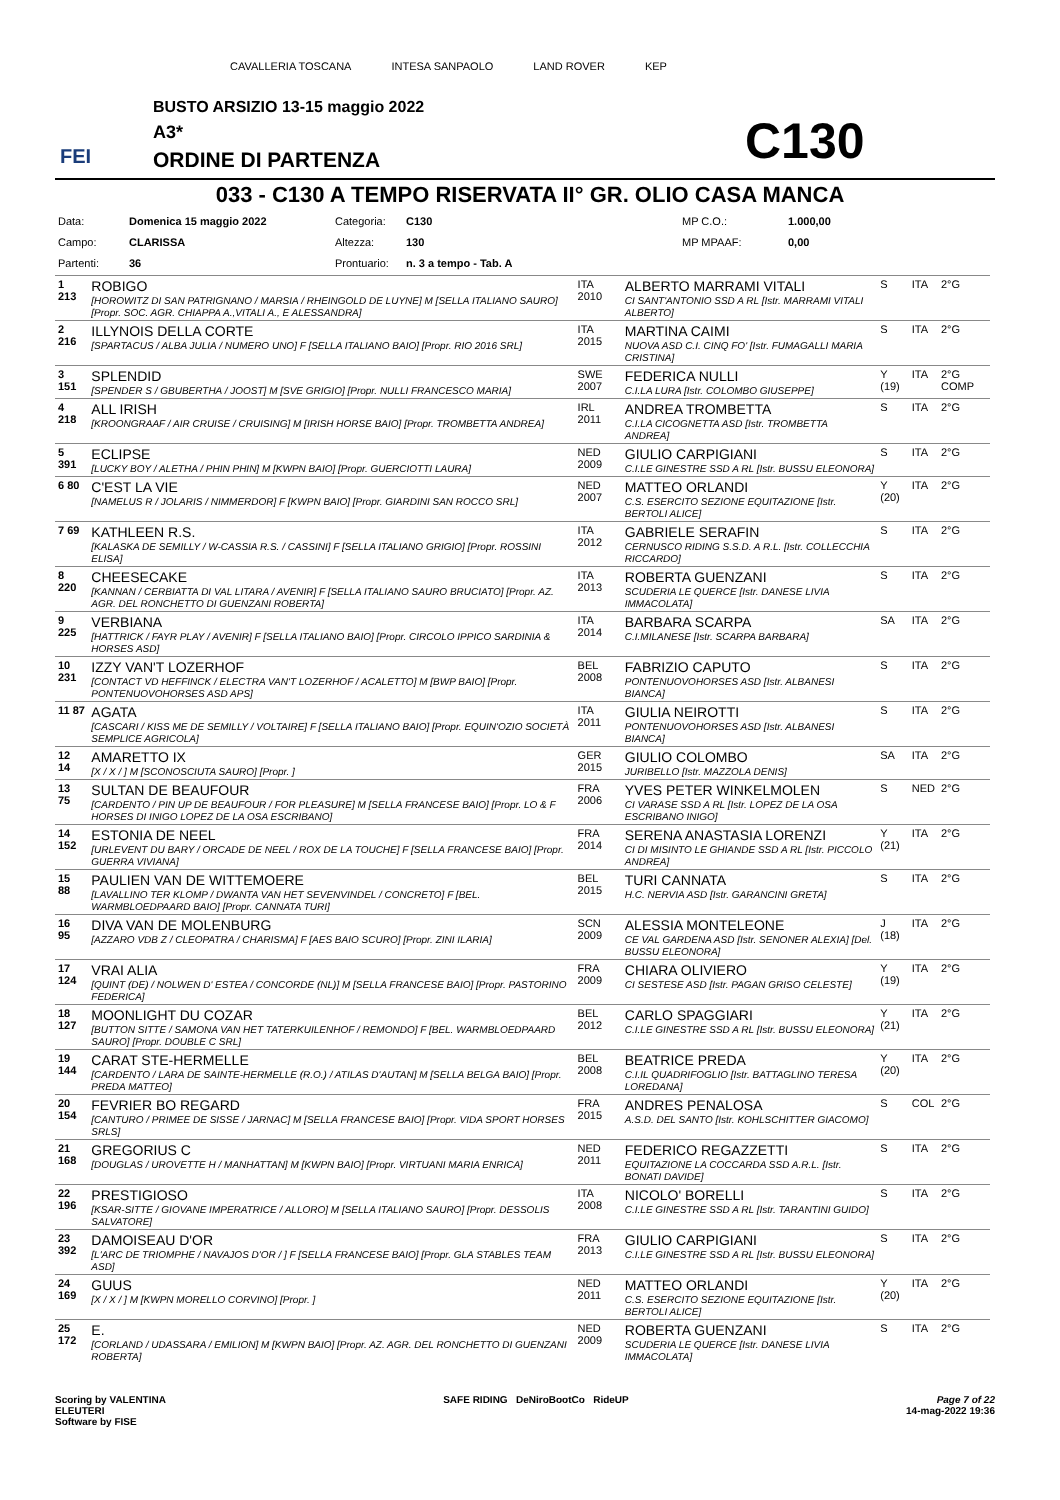CAVALLERIA TOSCANA INTESA SANPAOLO LAND ROVER KEP
BUSTO ARSIZIO 13-15 maggio 2022
A3*
ORDINE DI PARTENZA
FEI C130
033 - C130 A TEMPO RISERVATA II° GR. OLIO CASA MANCA
| Data: | Domenica 15 maggio 2022 | Categoria: | C130 | MP C.O.: | 1.000,00 |
| Campo: | CLARISSA | Altezza: | 130 | MP MPAAF: | 0,00 |
| Partenti: | 36 | Prontuario: | n. 3 a tempo - Tab. A | | |
| 1 213 | ROBIGO [HOROWITZ DI SAN PATRIGNANO / MARSIA / RHEINGOLD DE LUYNE] M [SELLA ITALIANO SAURO] [Propr. SOC. AGR. CHIAPPA A.,VITALI A., E ALESSANDRA] | ITA 2010 | ALBERTO MARRAMI VITALI CI SANT'ANTONIO SSD A RL [Istr. MARRAMI VITALI ALBERTO] | S | ITA | 2°G |
| 2 216 | ILLYNOIS DELLA CORTE [SPARTACUS / ALBA JULIA / NUMERO UNO] F [SELLA ITALIANO BAIO] [Propr. RIO 2016 SRL] | ITA 2015 | MARTINA CAIMI NUOVA ASD C.I. CINQ FO' [Istr. FUMAGALLI MARIA CRISTINA] | S | ITA | 2°G |
| 3 151 | SPLENDID [SPENDER S / GBUBERTHA / JOOST] M [SVE GRIGIO] [Propr. NULLI FRANCESCO MARIA] | SWE 2007 | FEDERICA NULLI C.I.LA LURA [Istr. COLOMBO GIUSEPPE] | Y (19) | ITA | 2°G COMP |
| 4 218 | ALL IRISH [KROONGRAAF / AIR CRUISE / CRUISING] M [IRISH HORSE BAIO] [Propr. TROMBETTA ANDREA] | IRL 2011 | ANDREA TROMBETTA C.I.LA CICOGNETTA ASD [Istr. TROMBETTA ANDREA] | S | ITA | 2°G |
| 5 391 | ECLIPSE [LUCKY BOY / ALETHA / PHIN PHIN] M [KWPN BAIO] [Propr. GUERCIOTTI LAURA] | NED 2009 | GIULIO CARPIGIANI C.I.LE GINESTRE SSD A RL [Istr. BUSSU ELEONORA] | S | ITA | 2°G |
| 6 80 | C'EST LA VIE [NAMELUS R / JOLARIS / NIMMERDOR] F [KWPN BAIO] [Propr. GIARDINI SAN ROCCO SRL] | NED 2007 | MATTEO ORLANDI C.S. ESERCITO SEZIONE EQUITAZIONE [Istr. BERTOLI ALICE] | Y (20) | ITA | 2°G |
| 7 69 | KATHLEEN R.S. [KALASKA DE SEMILLY / W-CASSIA R.S. / CASSINI] F [SELLA ITALIANO GRIGIO] [Propr. ROSSINI ELISA] | ITA 2012 | GABRIELE SERAFIN CERNUSCO RIDING S.S.D. A R.L. [Istr. COLLECCHIA RICCARDO] | S | ITA | 2°G |
| 8 220 | CHEESECAKE [KANNAN / CERBIATTA DI VAL LITARA / AVENIR] F [SELLA ITALIANO SAURO BRUCIATO] [Propr. AZ. AGR. DEL RONCHETTO DI GUENZANI ROBERTA] | ITA 2013 | ROBERTA GUENZANI SCUDERIA LE QUERCE [Istr. DANESE LIVIA IMMACOLATA] | S | ITA | 2°G |
| 9 225 | VERBIANA [HATTRICK / FAYR PLAY / AVENIR] F [SELLA ITALIANO BAIO] [Propr. CIRCOLO IPPICO SARDINIA & HORSES ASD] | ITA 2014 | BARBARA SCARPA C.I.MILANESE [Istr. SCARPA BARBARA] | SA | ITA | 2°G |
| 10 231 | IZZY VAN'T LOZERHOF [CONTACT VD HEFFINCK / ELECTRA VAN'T LOZERHOF / ACALETTO] M [BWP BAIO] [Propr. PONTENUOVOHORSES ASD APS] | BEL 2008 | FABRIZIO CAPUTO PONTENUOVOHORSES ASD [Istr. ALBANESI BIANCA] | S | ITA | 2°G |
| 11 87 | AGATA [CASCARI / KISS ME DE SEMILLY / VOLTAIRE] F [SELLA ITALIANO BAIO] [Propr. EQUIN'OZIO SOCIETÀ SEMPLICE AGRICOLA] | ITA 2011 | GIULIA NEIROTTI PONTENUOVOHORSES ASD [Istr. ALBANESI BIANCA] | S | ITA | 2°G |
| 12 14 | AMARETTO IX [X / X / ] M [SCONOSCIUTA SAURO] [Propr. ] | GER 2015 | GIULIO COLOMBO JURIBELLO [Istr. MAZZOLA DENIS] | SA | ITA | 2°G |
| 13 75 | SULTAN DE BEAUFOUR [CARDENTO / PIN UP DE BEAUFOUR / FOR PLEASURE] M [SELLA FRANCESE BAIO] [Propr. LO & F HORSES DI INIGO LOPEZ DE LA OSA ESCRIBANO] | FRA 2006 | YVES PETER WINKELMOLEN CI VARASE SSD A RL [Istr. LOPEZ DE LA OSA ESCRIBANO INIGO] | S | NED | 2°G |
| 14 152 | ESTONIA DE NEEL [URLEVENT DU BARY / ORCADE DE NEEL / ROX DE LA TOUCHE] F [SELLA FRANCESE BAIO] [Propr. GUERRA VIVIANA] | FRA 2014 | SERENA ANASTASIA LORENZI CI DI MISINTO LE GHIANDE SSD A RL [Istr. PICCOLO ANDREA] | Y (21) | ITA | 2°G |
| 15 88 | PAULIEN VAN DE WITTEMOERE [LAVALLINO TER KLOMP / DWANTA VAN HET SEVENVINDEL / CONCRETO] F [BEL. WARMBLOEDPAARD BAIO] [Propr. CANNATA TURI] | BEL 2015 | TURI CANNATA H.C. NERVIA ASD [Istr. GARANCINI GRETA] | S | ITA | 2°G |
| 16 95 | DIVA VAN DE MOLENBURG [AZZARO VDB Z / CLEOPATRA / CHARISMA] F [AES BAIO SCURO] [Propr. ZINI ILARIA] | SCN 2009 | ALESSIA MONTELEONE CE VAL GARDENA ASD [Istr. SENONER ALEXIA] [Del. BUSSU ELEONORA] | J (18) | ITA | 2°G |
| 17 124 | VRAI ALIA [QUINT (DE) / NOLWEN D' ESTEA / CONCORDE (NL)] M [SELLA FRANCESE BAIO] [Propr. PASTORINO FEDERICA] | FRA 2009 | CHIARA OLIVIERO CI SESTESE ASD [Istr. PAGAN GRISO CELESTE] | Y (19) | ITA | 2°G |
| 18 127 | MOONLIGHT DU COZAR [BUTTON SITTE / SAMONA VAN HET TATERKUILENHOF / REMONDO] F [BEL. WARMBLOEDPAARD SAURO] [Propr. DOUBLE C SRL] | BEL 2012 | CARLO SPAGGIARI C.I.LE GINESTRE SSD A RL [Istr. BUSSU ELEONORA] | Y (21) | ITA | 2°G |
| 19 144 | CARAT STE-HERMELLE [CARDENTO / LARA DE SAINTE-HERMELLE (R.O.) / ATILAS D'AUTAN] M [SELLA BELGA BAIO] [Propr. PREDA MATTEO] | BEL 2008 | BEATRICE PREDA C.I.IL QUADRIFOGLIO [Istr. BATTAGLINO TERESA LOREDANA] | Y (20) | ITA | 2°G |
| 20 154 | FEVRIER BO REGARD [CANTURO / PRIMEE DE SISSE / JARNAC] M [SELLA FRANCESE BAIO] [Propr. VIDA SPORT HORSES SRLS] | FRA 2015 | ANDRES PENALOSA A.S.D. DEL SANTO [Istr. KOHLSCHITTER GIACOMO] | S | COL | 2°G |
| 21 168 | GREGORIUS C [DOUGLAS / UROVETTE H / MANHATTAN] M [KWPN BAIO] [Propr. VIRTUANI MARIA ENRICA] | NED 2011 | FEDERICO REGAZZETTI EQUITAZIONE LA COCCARDA SSD A.R.L. [Istr. BONATI DAVIDE] | S | ITA | 2°G |
| 22 196 | PRESTIGIOSO [KSAR-SITTE / GIOVANE IMPERATRICE / ALLORO] M [SELLA ITALIANO SAURO] [Propr. DESSOLIS SALVATORE] | ITA 2008 | NICOLO' BORELLI C.I.LE GINESTRE SSD A RL [Istr. TARANTINI GUIDO] | S | ITA | 2°G |
| 23 392 | DAMOISEAU D'OR [L'ARC DE TRIOMPHE / NAVAJOS D'OR / ] F [SELLA FRANCESE BAIO] [Propr. GLA STABLES TEAM ASD] | FRA 2013 | GIULIO CARPIGIANI C.I.LE GINESTRE SSD A RL [Istr. BUSSU ELEONORA] | S | ITA | 2°G |
| 24 169 | GUUS [X / X / ] M [KWPN MORELLO CORVINO] [Propr. ] | NED 2011 | MATTEO ORLANDI C.S. ESERCITO SEZIONE EQUITAZIONE [Istr. BERTOLI ALICE] | Y (20) | ITA | 2°G |
| 25 172 | E. [CORLAND / UDASSARA / EMILION] M [KWPN BAIO] [Propr. AZ. AGR. DEL RONCHETTO DI GUENZANI ROBERTA] | NED 2009 | ROBERTA GUENZANI SCUDERIA LE QUERCE [Istr. DANESE LIVIA IMMACOLATA] | S | ITA | 2°G |
Scoring by VALENTINA
ELEUTERI
Software by FISE
SAFE RIDING DeNiroBootCo RideUP
Page 7 of 22
14-mag-2022 19:36